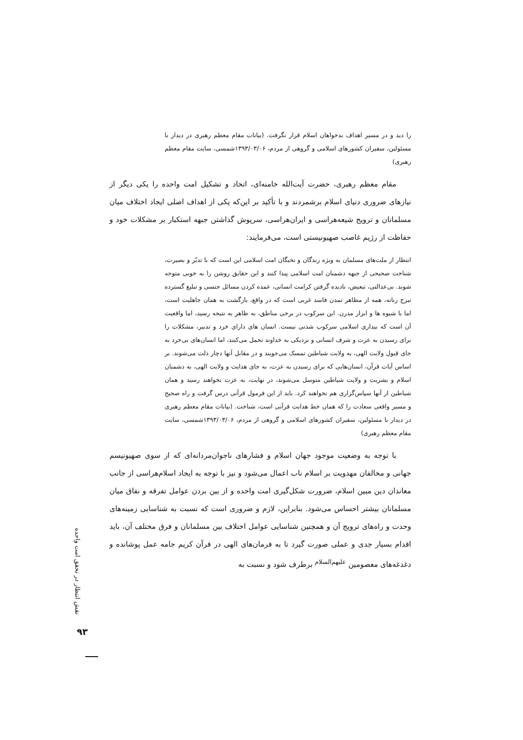را دید و در مسیر اهداف بدخواهان اسلام قرار نگرفت. (بیانات مقام معظم رهبری در دیدار با مسئولین، سفیران کشورهای اسلامی و گروهی از مردم، ۱۳۹۳/۰۳/۰۶شمسی، سایت مقام معظم رهبری)
مقام معظم رهبری، حضرت آیت‌الله خامنه‌ای، اتحاد و تشکیل امت واحده را یکی دیگر از نیازهای ضروری دنیای اسلام برشمردند و با تأکید بر این‌که یکی از اهداف اصلی ایجاد اختلاف میان مسلمانان و ترویج شیعه‌هراسی و ایران‌هراسی، سرپوش گذاشتن جبهه استکبار بر مشکلات خود و حفاظت از رژیم غاصب صهیونیستی است، می‌فرمایند:
انتظار از ملت‌های مسلمان به ویژه زبدگان و نخبگان امت اسلامی این است که با تدبّر و بصیرت، شناخت صحیحی از جبهه دشمنان امت اسلامی پیدا کنند و این حقایق روشن را به خوبی متوجه شوند. بی‌عدالتی، تبعیض، نادیده گرفتن کرامت انسانی، عمده کردن مسائل جنسی و تبلیغ گسترده تبرج زنانه، همه از مظاهر تمدن فاسد غربی است که در واقع، بازگشت به همان جاهلیت است، اما با شیوه ها و ابزار مدرن. این سرکوب در برخی مناطق، به ظاهر به نتیجه رسید، اما واقعیت آن است که بیداری اسلامی سرکوب شدنی نیست. انسان های دارای خرد و تدبیر، مشکلات را برای رسیدن به عزت و شرف انسانی و نزدیکی به خداوند تحمل می‌کنند، اما انسان‌های بی‌خرد به جای قبول ولایت الهی، به ولایت شیاطین تمسک می‌جویند و در مقابل آنها دچار ذلت می‌شوند. بر اساس آیات قرآن، انسان‌هایی که برای رسیدن به عزت، به جای هدایت و ولایت الهی، به دشمنان اسلام و بشریت و ولایت شیاطین متوسل می‌شوند، در نهایت، به عزت نخواهند رسید و همان شیاطین از آنها سپاس‌گزاری هم نخواهند کرد. باید از این فرمول قرآنی درس گرفت و راه صحیح و مسیر واقعی سعادت را که همان خط هدایت قرآنی است، شناخت. (بیانات مقام معظم رهبری در دیدار با مسئولین، سفیران کشورهای اسلامی و گروهی از مردم، ۱۳۹۳/۰۳/۰۶شمسی، سایت مقام معظم رهبری)
با توجه به وضعیت موجود جهان اسلام و فشارهای ناجوان‌مردانه‌ای که از سوی صهیونیسم جهانی و مخالفان مهدویت بر اسلام ناب اعمال می‌شود و نیز با توجه به ایجاد اسلام‌هراسی از جانب معاندان دین مبین اسلام، ضرورت شکل‌گیری امت واحده و از بین بردن عوامل تفرقه و نفاق میان مسلمانان بیشتر احساس می‌شود. بنابراین، لازم و ضروری است که نسبت به شناسایی زمینه‌های وحدت و راه‌های ترویج آن و همچنین شناسایی عوامل اختلاف بین مسلمانان و فرق مختلف آن، باید اقدام بسیار جدی و عملی صورت گیرد تا به فرمان‌های الهی در قرآن کریم جامه عمل پوشانده و دغدغه‌های معصومین <sup>علیهم‌السلام</sup> برطرف شود و نسبت به
نقش انتظار در تحقق امت واحده
۹۳